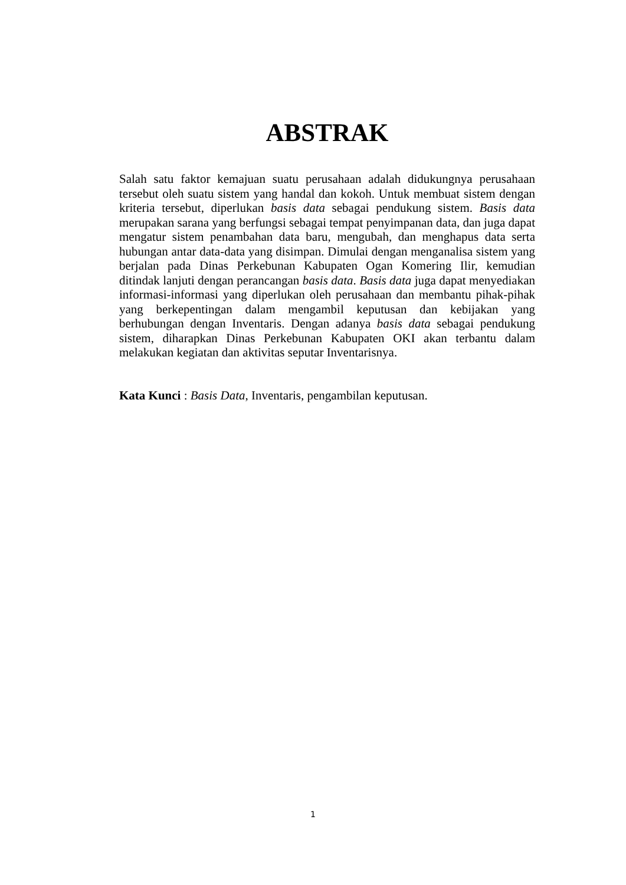ABSTRAK
Salah satu faktor kemajuan suatu perusahaan adalah didukungnya perusahaan tersebut oleh suatu sistem yang handal dan kokoh. Untuk membuat sistem dengan kriteria tersebut, diperlukan basis data sebagai pendukung sistem. Basis data merupakan sarana yang berfungsi sebagai tempat penyimpanan data, dan juga dapat mengatur sistem penambahan data baru, mengubah, dan menghapus data serta hubungan antar data-data yang disimpan. Dimulai dengan menganalisa sistem yang berjalan pada Dinas Perkebunan Kabupaten Ogan Komering Ilir, kemudian ditindak lanjuti dengan perancangan basis data. Basis data juga dapat menyediakan informasi-informasi yang diperlukan oleh perusahaan dan membantu pihak-pihak yang berkepentingan dalam mengambil keputusan dan kebijakan yang berhubungan dengan Inventaris. Dengan adanya basis data sebagai pendukung sistem, diharapkan Dinas Perkebunan Kabupaten OKI akan terbantu dalam melakukan kegiatan dan aktivitas seputar Inventarisnya.
Kata Kunci : Basis Data, Inventaris, pengambilan keputusan.
1